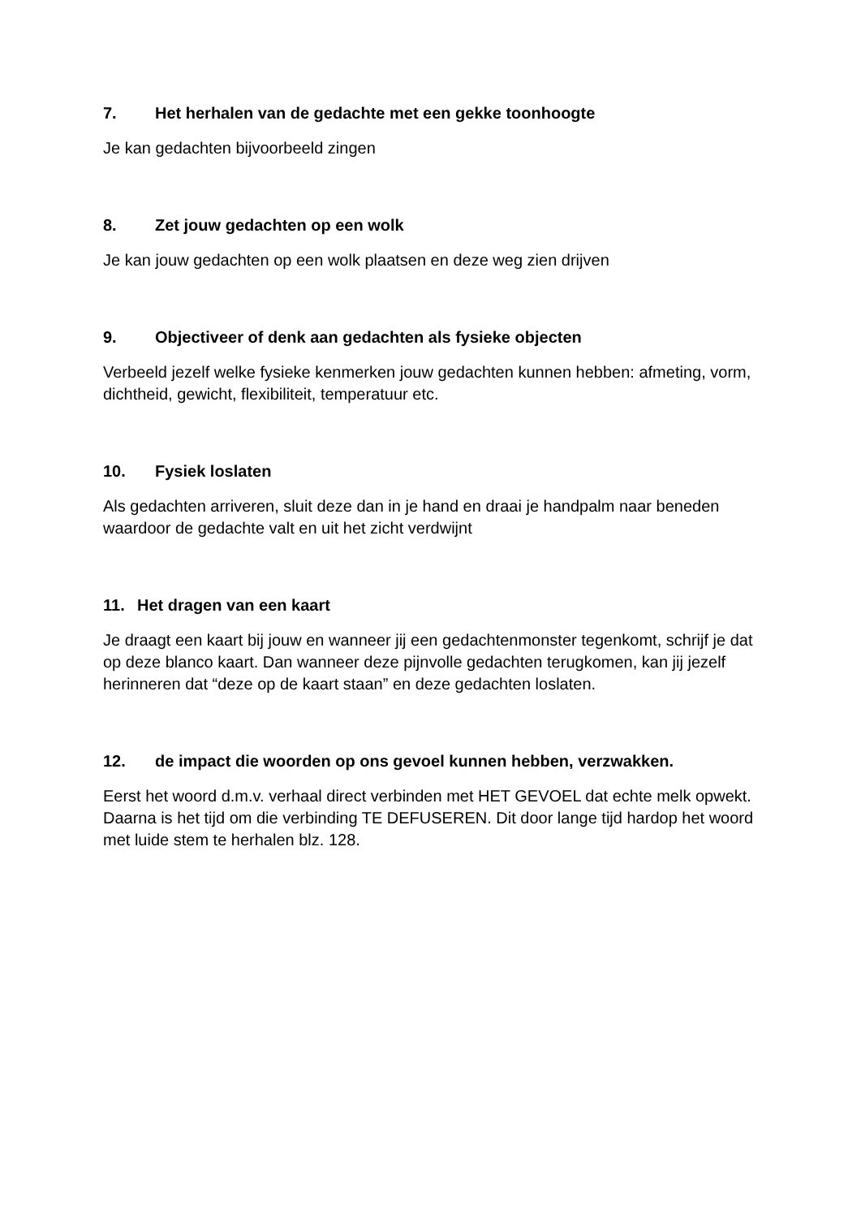7. Het herhalen van de gedachte met een gekke toonhoogte
Je kan gedachten bijvoorbeeld zingen
8. Zet jouw gedachten op een wolk
Je kan jouw gedachten op een wolk plaatsen en deze weg zien drijven
9. Objectiveer of denk aan gedachten als fysieke objecten
Verbeeld jezelf welke fysieke kenmerken jouw gedachten kunnen hebben: afmeting, vorm, dichtheid, gewicht, flexibiliteit, temperatuur etc.
10. Fysiek loslaten
Als gedachten arriveren, sluit deze dan in je hand en draai je handpalm naar beneden waardoor de gedachte valt en uit het zicht verdwijnt
11. Het dragen van een kaart
Je draagt een kaart bij jouw en wanneer jij een gedachtenmonster tegenkomt, schrijf je dat op deze blanco kaart. Dan wanneer deze pijnvolle gedachten terugkomen, kan jij jezelf herinneren dat “deze op de kaart staan” en deze gedachten loslaten.
12. de impact die woorden op ons gevoel kunnen hebben, verzwakken.
Eerst het woord d.m.v. verhaal direct verbinden met HET GEVOEL dat echte melk opwekt. Daarna is het tijd om die verbinding TE DEFUSEREN. Dit door lange tijd hardop het woord met luide stem te herhalen blz. 128.